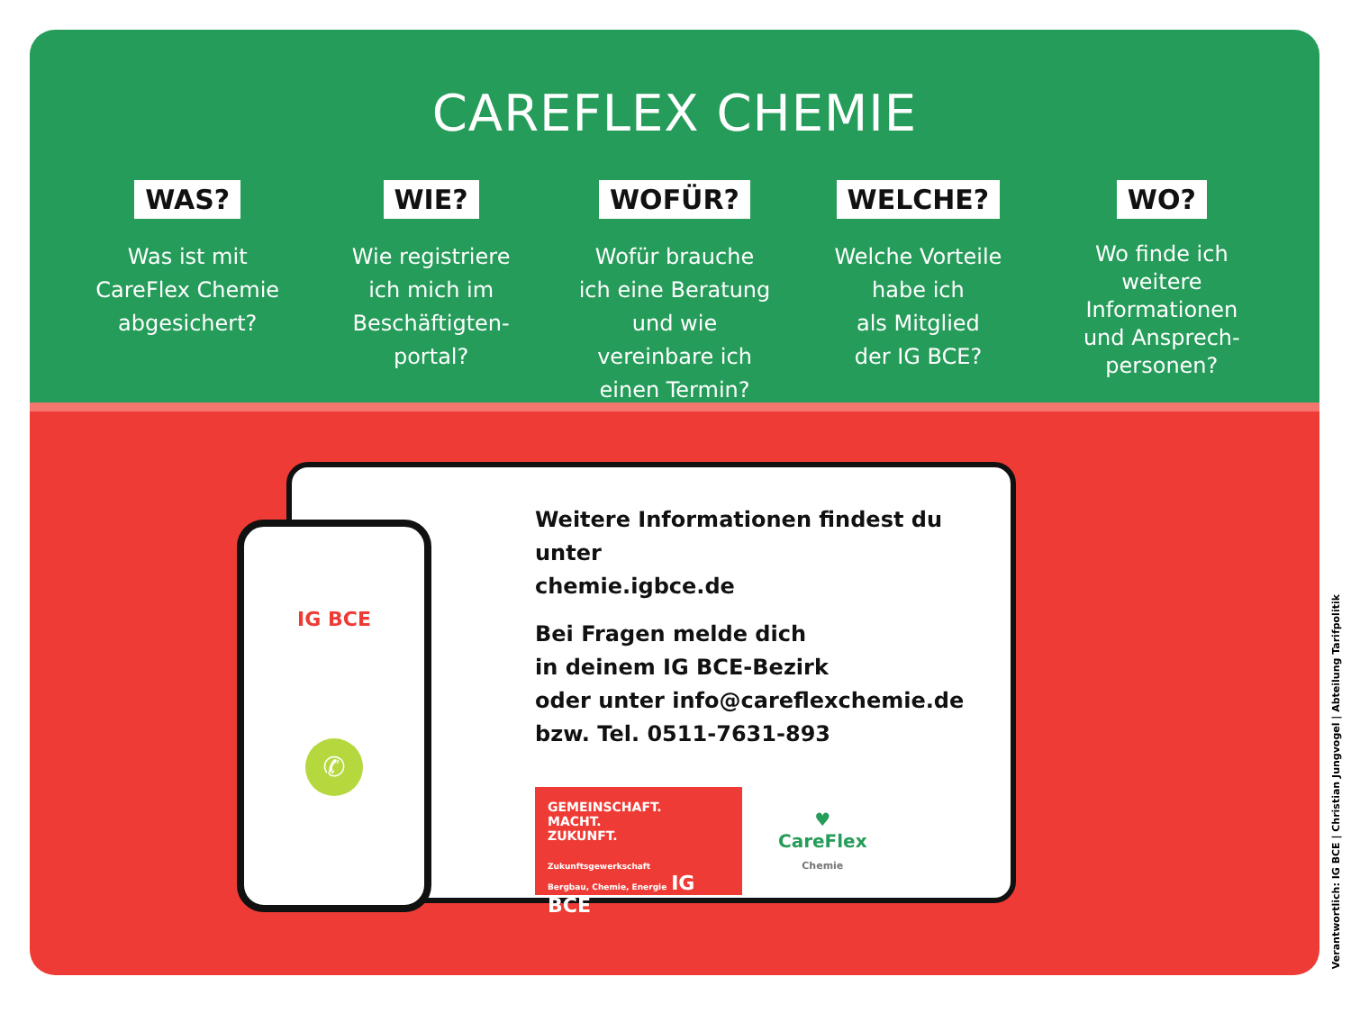CAREFLEX CHEMIE
WAS?
Was ist mit
CareFlex Chemie
abgesichert?
WIE?
Wie registriere
ich mich im
Beschäftigten-
portal?
WOFÜR?
Wofür brauche
ich eine Beratung
und wie
vereinbare ich
einen Termin?
WELCHE?
Welche Vorteile
habe ich
als Mitglied
der IG BCE?
WO?
Wo finde ich
weitere
Informationen
und Ansprech-
personen?
Weitere Informationen findest du unter
chemie.igbce.de
Bei Fragen melde dich
in deinem IG BCE-Bezirk
oder unter info@careflexchemie.de
bzw. Tel. 0511-7631-893
GEMEINSCHAFT.
MACHT.
ZUKUNFT.
Zukunftsgewerkschaft
Bergbau, Chemie, Energie IG BCE
♥
CareFlex
Chemie
IG BCE
✆
Verantwortlich: IG BCE | Christian Jungvogel | Abteilung Tarifpolitik